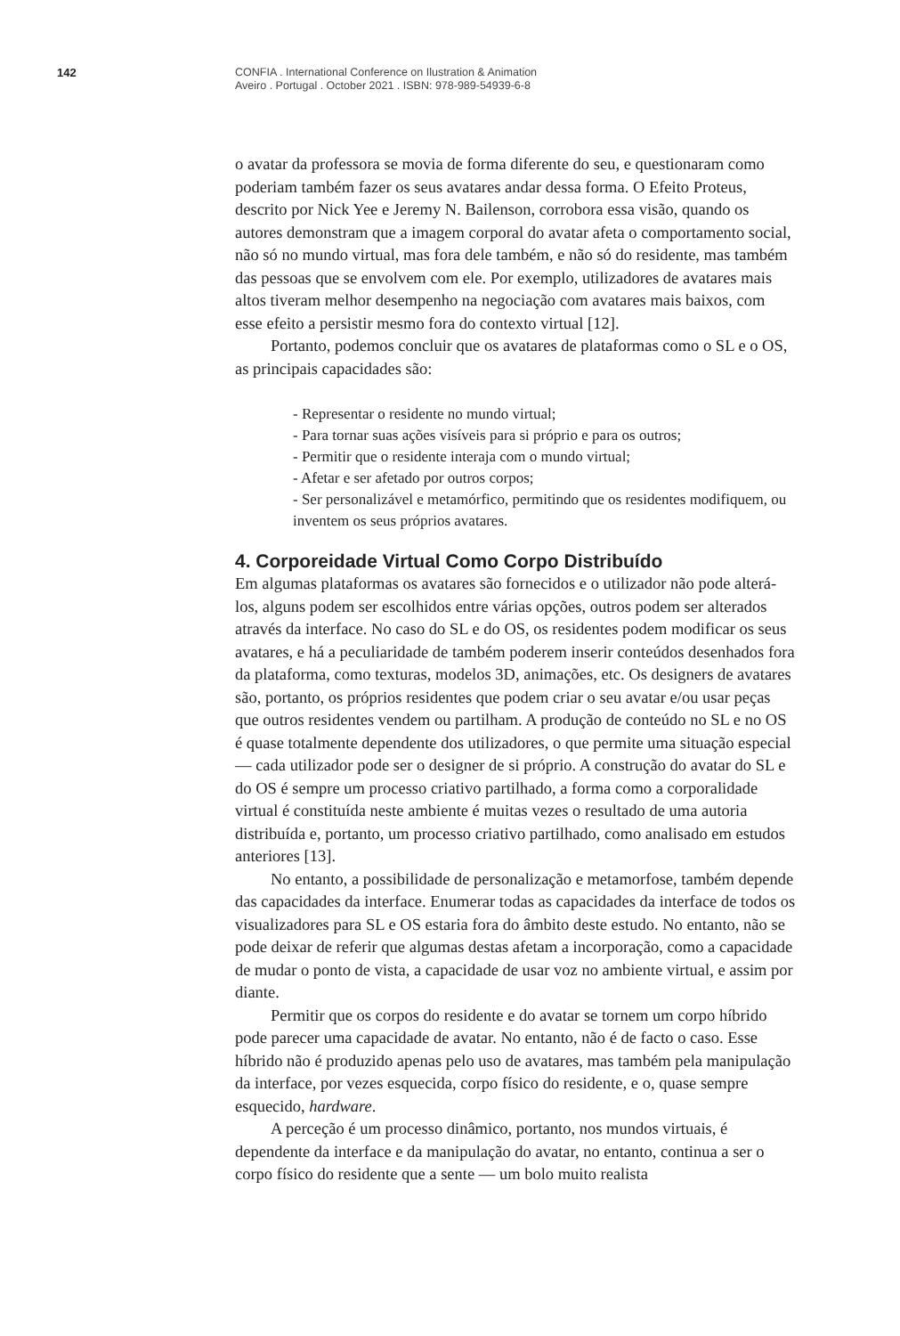142
CONFIA . International Conference on Ilustration & Animation
Aveiro . Portugal . October 2021 . ISBN: 978-989-54939-6-8
o avatar da professora se movia de forma diferente do seu, e questionaram como poderiam também fazer os seus avatares andar dessa forma. O Efeito Proteus, descrito por Nick Yee e Jeremy N. Bailenson, corrobora essa visão, quando os autores demonstram que a imagem corporal do avatar afeta o comportamento social, não só no mundo virtual, mas fora dele também, e não só do residente, mas também das pessoas que se envolvem com ele. Por exemplo, utilizadores de avatares mais altos tiveram melhor desempenho na negociação com avatares mais baixos, com esse efeito a persistir mesmo fora do contexto virtual [12].
Portanto, podemos concluir que os avatares de plataformas como o SL e o OS, as principais capacidades são:
- Representar o residente no mundo virtual;
- Para tornar suas ações visíveis para si próprio e para os outros;
- Permitir que o residente interaja com o mundo virtual;
- Afetar e ser afetado por outros corpos;
- Ser personalizável e metamórfico, permitindo que os residentes modifiquem, ou inventem os seus próprios avatares.
4. Corporeidade Virtual Como Corpo Distribuído
Em algumas plataformas os avatares são fornecidos e o utilizador não pode alterá-los, alguns podem ser escolhidos entre várias opções, outros podem ser alterados através da interface. No caso do SL e do OS, os residentes podem modificar os seus avatares, e há a peculiaridade de também poderem inserir conteúdos desenhados fora da plataforma, como texturas, modelos 3D, animações, etc. Os designers de avatares são, portanto, os próprios residentes que podem criar o seu avatar e/ou usar peças que outros residentes vendem ou partilham. A produção de conteúdo no SL e no OS é quase totalmente dependente dos utilizadores, o que permite uma situação especial — cada utilizador pode ser o designer de si próprio. A construção do avatar do SL e do OS é sempre um processo criativo partilhado, a forma como a corporalidade virtual é constituída neste ambiente é muitas vezes o resultado de uma autoria distribuída e, portanto, um processo criativo partilhado, como analisado em estudos anteriores [13].
No entanto, a possibilidade de personalização e metamorfose, também depende das capacidades da interface. Enumerar todas as capacidades da interface de todos os visualizadores para SL e OS estaria fora do âmbito deste estudo. No entanto, não se pode deixar de referir que algumas destas afetam a incorporação, como a capacidade de mudar o ponto de vista, a capacidade de usar voz no ambiente virtual, e assim por diante.
Permitir que os corpos do residente e do avatar se tornem um corpo híbrido pode parecer uma capacidade de avatar. No entanto, não é de facto o caso. Esse híbrido não é produzido apenas pelo uso de avatares, mas também pela manipulação da interface, por vezes esquecida, corpo físico do residente, e o, quase sempre esquecido, hardware.
A perceção é um processo dinâmico, portanto, nos mundos virtuais, é dependente da interface e da manipulação do avatar, no entanto, continua a ser o corpo físico do residente que a sente — um bolo muito realista